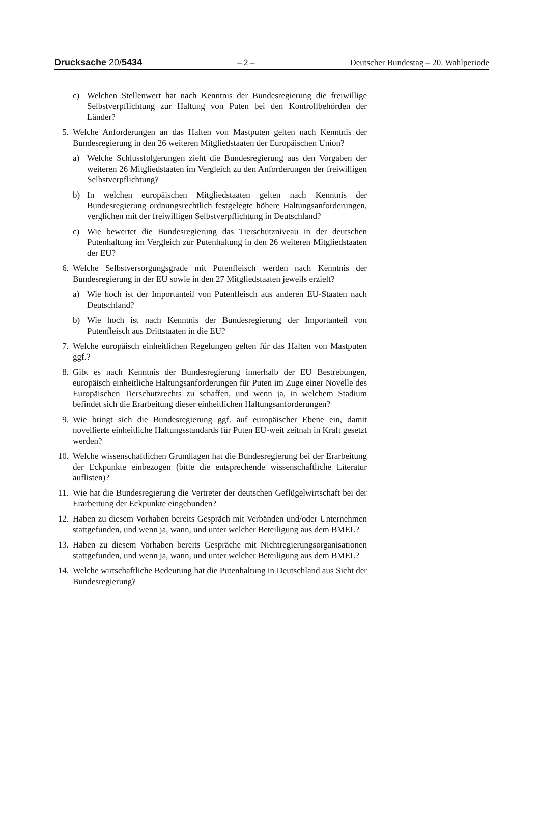Drucksache 20/5434 – 2 – Deutscher Bundestag – 20. Wahlperiode
c) Welchen Stellenwert hat nach Kenntnis der Bundesregierung die freiwillige Selbstverpflichtung zur Haltung von Puten bei den Kontrollbehörden der Länder?
5. Welche Anforderungen an das Halten von Mastputen gelten nach Kenntnis der Bundesregierung in den 26 weiteren Mitgliedstaaten der Europäischen Union?
a) Welche Schlussfolgerungen zieht die Bundesregierung aus den Vorgaben der weiteren 26 Mitgliedstaaten im Vergleich zu den Anforderungen der freiwilligen Selbstverpflichtung?
b) In welchen europäischen Mitgliedstaaten gelten nach Kenntnis der Bundesregierung ordnungsrechtlich festgelegte höhere Haltungsanforderungen, verglichen mit der freiwilligen Selbstverpflichtung in Deutschland?
c) Wie bewertet die Bundesregierung das Tierschutzniveau in der deutschen Putenhaltung im Vergleich zur Putenhaltung in den 26 weiteren Mitgliedstaaten der EU?
6. Welche Selbstversorgungsgrade mit Putenfleisch werden nach Kenntnis der Bundesregierung in der EU sowie in den 27 Mitgliedstaaten jeweils erzielt?
a) Wie hoch ist der Importanteil von Putenfleisch aus anderen EU-Staaten nach Deutschland?
b) Wie hoch ist nach Kenntnis der Bundesregierung der Importanteil von Putenfleisch aus Drittstaaten in die EU?
7. Welche europäisch einheitlichen Regelungen gelten für das Halten von Mastputen ggf.?
8. Gibt es nach Kenntnis der Bundesregierung innerhalb der EU Bestrebungen, europäisch einheitliche Haltungsanforderungen für Puten im Zuge einer Novelle des Europäischen Tierschutzrechts zu schaffen, und wenn ja, in welchem Stadium befindet sich die Erarbeitung dieser einheitlichen Haltungsanforderungen?
9. Wie bringt sich die Bundesregierung ggf. auf europäischer Ebene ein, damit novellierte einheitliche Haltungsstandards für Puten EU-weit zeitnah in Kraft gesetzt werden?
10. Welche wissenschaftlichen Grundlagen hat die Bundesregierung bei der Erarbeitung der Eckpunkte einbezogen (bitte die entsprechende wissenschaftliche Literatur auflisten)?
11. Wie hat die Bundesregierung die Vertreter der deutschen Geflügelwirtschaft bei der Erarbeitung der Eckpunkte eingebunden?
12. Haben zu diesem Vorhaben bereits Gespräch mit Verbänden und/oder Unternehmen stattgefunden, und wenn ja, wann, und unter welcher Beteiligung aus dem BMEL?
13. Haben zu diesem Vorhaben bereits Gespräche mit Nichtregierungsorganisationen stattgefunden, und wenn ja, wann, und unter welcher Beteiligung aus dem BMEL?
14. Welche wirtschaftliche Bedeutung hat die Putenhaltung in Deutschland aus Sicht der Bundesregierung?